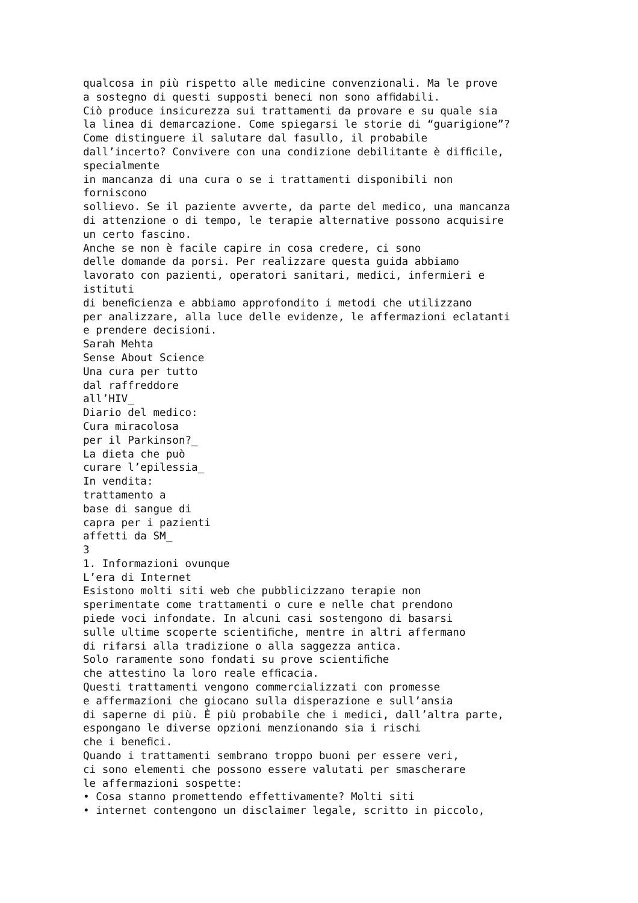qualcosa in più rispetto alle medicine convenzionali. Ma le prove a sostegno di questi supposti beneci non sono afﬁdabili. Ciò produce insicurezza sui trattamenti da provare e su quale sia la linea di demarcazione. Come spiegarsi le storie di “guarigione”? Come distinguere il salutare dal fasullo, il probabile dall’incerto? Convivere con una condizione debilitante è difﬁcile, specialmente in mancanza di una cura o se i trattamenti disponibili non forniscono sollievo. Se il paziente avverte, da parte del medico, una mancanza di attenzione o di tempo, le terapie alternative possono acquisire un certo fascino. Anche se non è facile capire in cosa credere, ci sono delle domande da porsi. Per realizzare questa guida abbiamo lavorato con pazienti, operatori sanitari, medici, infermieri e istituti di beneﬁcienza e abbiamo approfondito i metodi che utilizzano per analizzare, alla luce delle evidenze, le affermazioni eclatanti e prendere decisioni. Sarah Mehta Sense About Science Una cura per tutto dal raffreddore all’HIV_ Diario del medico: Cura miracolosa per il Parkinson?_ La dieta che può curare l’epilessia_ In vendita: trattamento a base di sangue di capra per i pazienti affetti da SM_ 3 1. Informazioni ovunque L’era di Internet Esistono molti siti web che pubblicizzano terapie non sperimentate come trattamenti o cure e nelle chat prendono piede voci infondate. In alcuni casi sostengono di basarsi sulle ultime scoperte scientiﬁche, mentre in altri affermano di rifarsi alla tradizione o alla saggezza antica. Solo raramente sono fondati su prove scientiﬁche che attestino la loro reale efﬁcacia. Questi trattamenti vengono commercializzati con promesse e affermazioni che giocano sulla disperazione e sull’ansia di saperne di più. È più probabile che i medici, dall’altra parte, espongano le diverse opzioni menzionando sia i rischi che i beneﬁci. Quando i trattamenti sembrano troppo buoni per essere veri, ci sono elementi che possono essere valutati per smascherare le affermazioni sospette: • Cosa stanno promettendo effettivamente? Molti siti • internet contengono un disclaimer legale, scritto in piccolo,